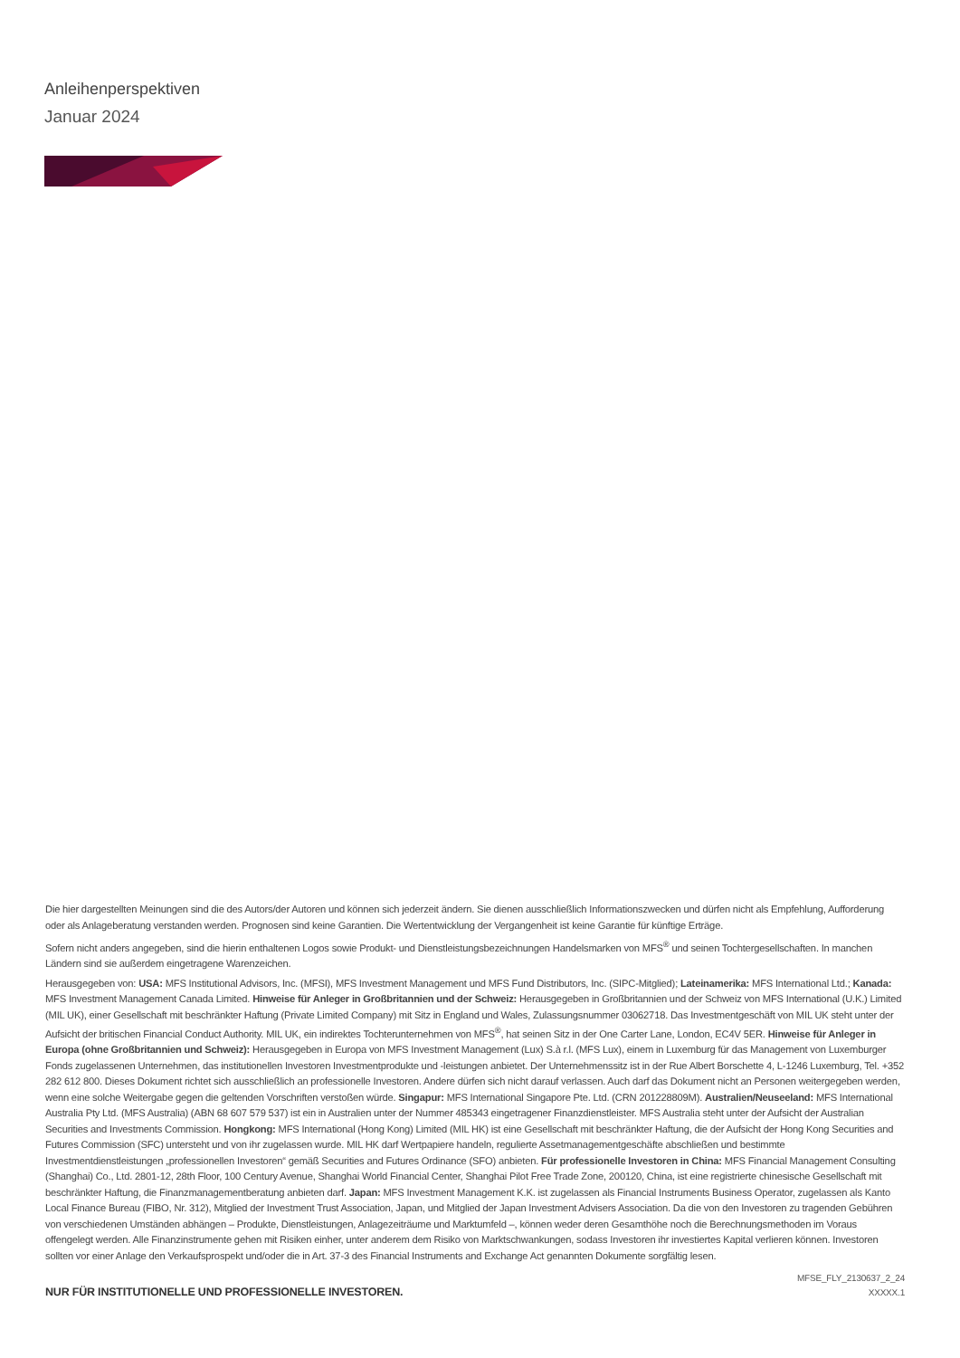Anleihenperspektiven
Januar 2024
Die hier dargestellten Meinungen sind die des Autors/der Autoren und können sich jederzeit ändern. Sie dienen ausschließlich Informationszwecken und dürfen nicht als Empfehlung, Aufforderung oder als Anlageberatung verstanden werden. Prognosen sind keine Garantien. Die Wertentwicklung der Vergangenheit ist keine Garantie für künftige Erträge.
Sofern nicht anders angegeben, sind die hierin enthaltenen Logos sowie Produkt- und Dienstleistungsbezeichnungen Handelsmarken von MFS<sup>®</sup> und seinen Tochtergesellschaften. In manchen Ländern sind sie außerdem eingetragene Warenzeichen.
Herausgegeben von: USA: MFS Institutional Advisors, Inc. (MFSI), MFS Investment Management und MFS Fund Distributors, Inc. (SIPC-Mitglied); Lateinamerika: MFS International Ltd.; Kanada: MFS Investment Management Canada Limited. Hinweise für Anleger in Großbritannien und der Schweiz: Herausgegeben in Großbritannien und der Schweiz von MFS International (U.K.) Limited (MIL UK), einer Gesellschaft mit beschränkter Haftung (Private Limited Company) mit Sitz in England und Wales, Zulassungsnummer 03062718. Das Investmentgeschäft von MIL UK steht unter der Aufsicht der britischen Financial Conduct Authority. MIL UK, ein indirektes Tochterunternehmen von MFS<sup>®</sup>, hat seinen Sitz in der One Carter Lane, London, EC4V 5ER. Hinweise für Anleger in Europa (ohne Großbritannien und Schweiz): Herausgegeben in Europa von MFS Investment Management (Lux) S.à r.l. (MFS Lux), einem in Luxemburg für das Management von Luxemburger Fonds zugelassenen Unternehmen, das institutionellen Investoren Investmentprodukte und -leistungen anbietet. Der Unternehmenssitz ist in der Rue Albert Borschette 4, L-1246 Luxemburg, Tel. +352 282 612 800. Dieses Dokument richtet sich ausschließlich an professionelle Investoren. Andere dürfen sich nicht darauf verlassen. Auch darf das Dokument nicht an Personen weitergegeben werden, wenn eine solche Weitergabe gegen die geltenden Vorschriften verstoßen würde. Singapur: MFS International Singapore Pte. Ltd. (CRN 201228809M). Australien/Neuseeland: MFS International Australia Pty Ltd. (MFS Australia) (ABN 68 607 579 537) ist ein in Australien unter der Nummer 485343 eingetragener Finanzdienstleister. MFS Australia steht unter der Aufsicht der Australian Securities and Investments Commission. Hongkong: MFS International (Hong Kong) Limited (MIL HK) ist eine Gesellschaft mit beschränkter Haftung, die der Aufsicht der Hong Kong Securities and Futures Commission (SFC) untersteht und von ihr zugelassen wurde. MIL HK darf Wertpapiere handeln, regulierte Assetmanagementgeschäfte abschließen und bestimmte Investmentdienstleistungen „professionellen Investoren“ gemäß Securities and Futures Ordinance (SFO) anbieten. Für professionelle Investoren in China: MFS Financial Management Consulting (Shanghai) Co., Ltd. 2801-12, 28th Floor, 100 Century Avenue, Shanghai World Financial Center, Shanghai Pilot Free Trade Zone, 200120, China, ist eine registrierte chinesische Gesellschaft mit beschränkter Haftung, die Finanzmanagementberatung anbieten darf. Japan: MFS Investment Management K.K. ist zugelassen als Financial Instruments Business Operator, zugelassen als Kanto Local Finance Bureau (FIBO, Nr. 312), Mitglied der Investment Trust Association, Japan, und Mitglied der Japan Investment Advisers Association. Da die von den Investoren zu tragenden Gebühren von verschiedenen Umständen abhängen – Produkte, Dienstleistungen, Anlagezeiträume und Marktumfeld –, können weder deren Gesamthöhe noch die Berechnungsmethoden im Voraus offengelegt werden. Alle Finanzinstrumente gehen mit Risiken einher, unter anderem dem Risiko von Marktschwankungen, sodass Investoren ihr investiertes Kapital verlieren können. Investoren sollten vor einer Anlage den Verkaufsprospekt und/oder die in Art. 37-3 des Financial Instruments and Exchange Act genannten Dokumente sorgfältig lesen.
NUR FÜR INSTITUTIONELLE UND PROFESSIONELLE INVESTOREN.
MFSE_FLY_2130637_2_24
XXXXX.1